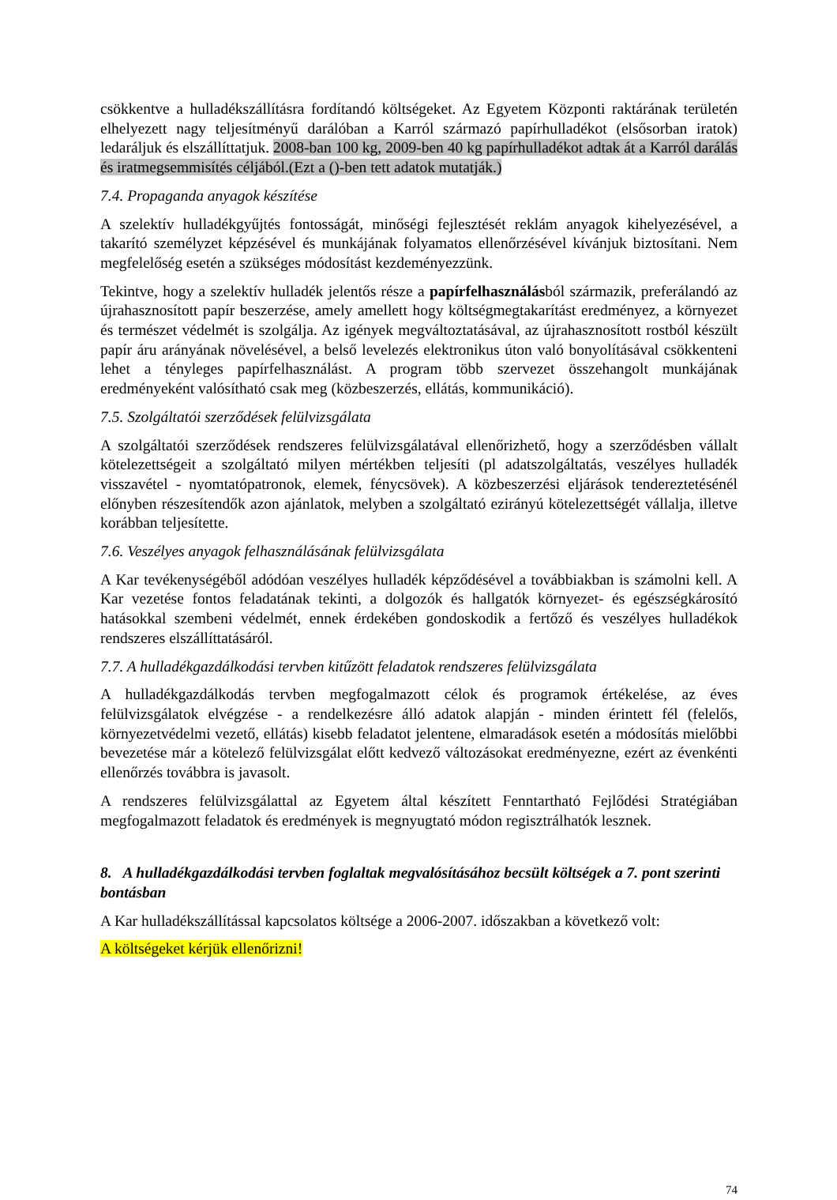csökkentve a hulladékszállításra fordítandó költségeket. Az Egyetem Központi raktárának területén elhelyezett nagy teljesítményű darálóban a Karról származó papírhulladékot (elsősorban iratok) ledaráljuk és elszállíttatjuk. 2008-ban 100 kg, 2009-ben 40 kg papírhulladékot adtak át a Karról darálás és iratmegsemmisítés céljából.(Ezt a ()-ben tett adatok mutatják.)
7.4. Propaganda anyagok készítése
A szelektív hulladékgyűjtés fontosságát, minőségi fejlesztését reklám anyagok kihelyezésével, a takarító személyzet képzésével és munkájának folyamatos ellenőrzésével kívánjuk biztosítani. Nem megfelelőség esetén a szükséges módosítást kezdeményezzünk.
Tekintve, hogy a szelektív hulladék jelentős része a papírfelhasználásból származik, preferálandó az újrahasznosított papír beszerzése, amely amellett hogy költségmegtakarítást eredményez, a környezet és természet védelmét is szolgálja. Az igények megváltoztatásával, az újrahasznosított rostból készült papír áru arányának növelésével, a belső levelezés elektronikus úton való bonyolításával csökkenteni lehet a tényleges papírfelhasználást. A program több szervezet összehangolt munkájának eredményeként valósítható csak meg (közbeszerzés, ellátás, kommunikáció).
7.5. Szolgáltatói szerződések felülvizsgálata
A szolgáltatói szerződések rendszeres felülvizsgálatával ellenőrizhető, hogy a szerződésben vállalt kötelezettségeit a szolgáltató milyen mértékben teljesíti (pl adatszolgáltatás, veszélyes hulladék visszavétel - nyomtatópatronok, elemek, fénycsövek). A közbeszerzési eljárások tendereztetésénél előnyben részesítendők azon ajánlatok, melyben a szolgáltató ezirányú kötelezettségét vállalja, illetve korábban teljesítette.
7.6. Veszélyes anyagok felhasználásának felülvizsgálata
A Kar tevékenységéből adódóan veszélyes hulladék képződésével a továbbiakban is számolni kell. A Kar vezetése fontos feladatának tekinti, a dolgozók és hallgatók környezet- és egészségkárosító hatásokkal szembeni védelmét, ennek érdekében gondoskodik a fertőző és veszélyes hulladékok rendszeres elszállíttatásáról.
7.7. A hulladékgazdálkodási tervben kitűzött feladatok rendszeres felülvizsgálata
A hulladékgazdálkodás tervben megfogalmazott célok és programok értékelése, az éves felülvizsgálatok elvégzése - a rendelkezésre álló adatok alapján - minden érintett fél (felelős, környezetvédelmi vezető, ellátás) kisebb feladatot jelentene, elmaradások esetén a módosítás mielőbbi bevezetése már a kötelező felülvizsgálat előtt kedvező változásokat eredményezne, ezért az évenkénti ellenőrzés továbbra is javasolt.
A rendszeres felülvizsgálattal az Egyetem által készített Fenntartható Fejlődési Stratégiában megfogalmazott feladatok és eredmények is megnyugtató módon regisztrálhatók lesznek.
8. A hulladékgazdálkodási tervben foglaltak megvalósításához becsült költségek a 7. pont szerinti bontásban
A Kar hulladékszállítással kapcsolatos költsége a 2006-2007. időszakban a következő volt:
A költségeket kérjük ellenőrizni!
74